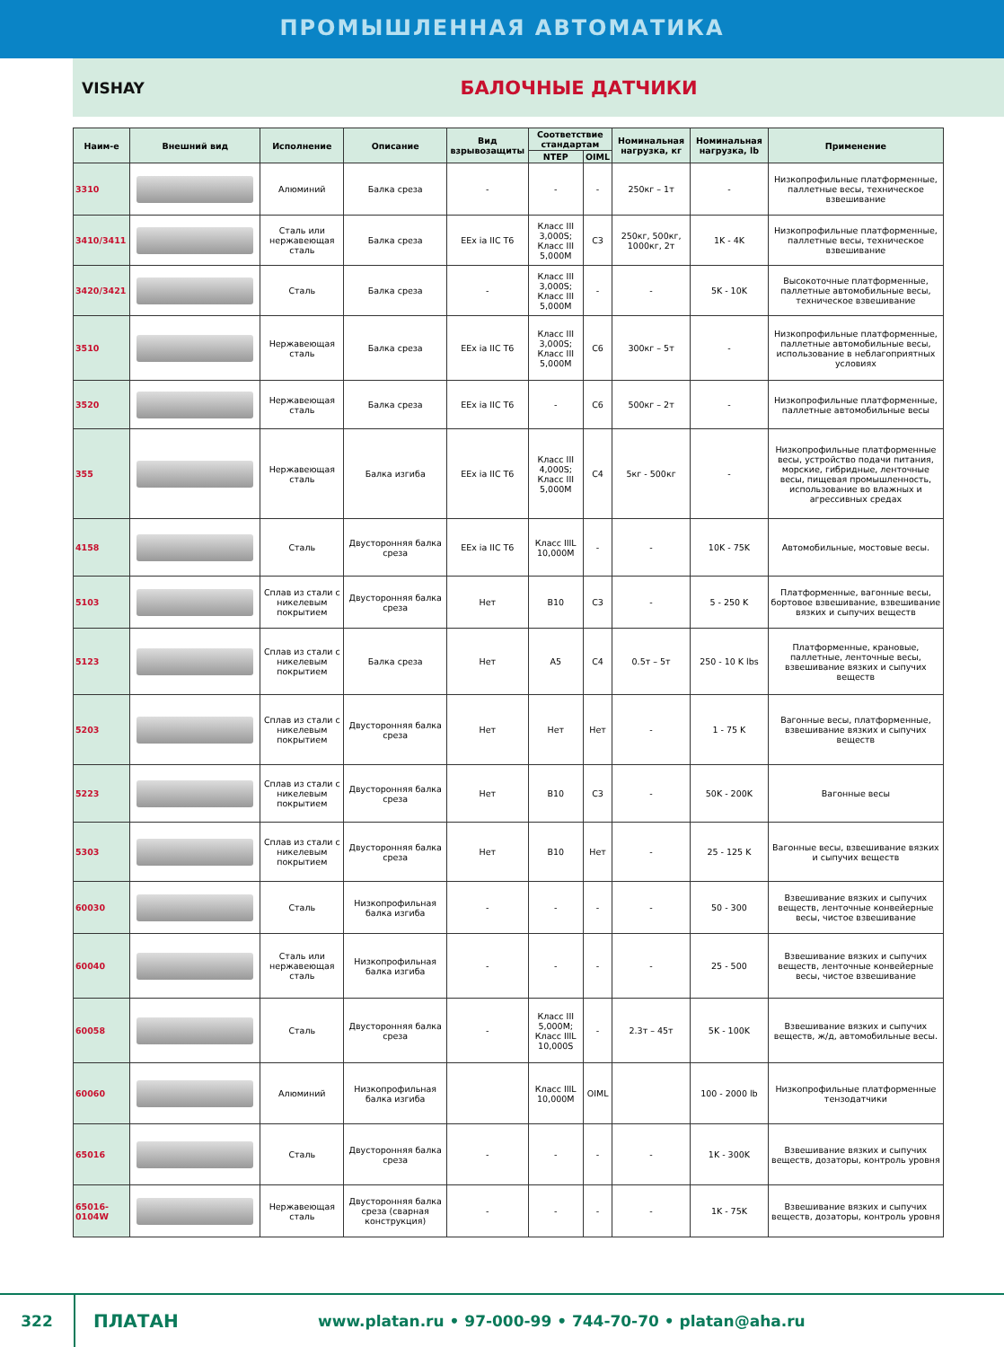ПРОМЫШЛЕННАЯ АВТОМАТИКА
VISHAY
БАЛОЧНЫЕ ДАТЧИКИ
| Наим-е | Внешний вид | Исполнение | Описание | Вид взрывозащиты | Соответствие стандартам | | Номинальная нагрузка, кг | Номинальная нагрузка, lb | Применение |
| --- | --- | --- | --- | --- | --- | --- | --- | --- | --- |
| | | | | | NTEP | OIML | | | |
| 3310 | | Алюминий | Балка среза | - | - | - | 250кг – 1т | - | Низкопрофильные платформенные, паллетные весы, техническое взвешивание |
| 3410/3411 | | Сталь или нержавеющая сталь | Балка среза | EEx ia IIC T6 | Класс III 3,000S; Класс III 5,000M | C3 | 250кг, 500кг, 1000кг, 2т | 1K - 4K | Низкопрофильные платформенные, паллетные весы, техническое взвешивание |
| 3420/3421 | | Сталь | Балка среза | - | Класс III 3,000S; Класс III 5,000M | - | - | 5K - 10K | Высокоточные платформенные, паллетные автомобильные весы, техническое взвешивание |
| 3510 | | Нержавеющая сталь | Балка среза | EEx ia IIC T6 | Класс III 3,000S; Класс III 5,000M | C6 | 300кг – 5т | - | Низкопрофильные платформенные, паллетные автомобильные весы, использование в неблагоприятных условиях |
| 3520 | | Нержавеющая сталь | Балка среза | EEx ia IIC T6 | - | C6 | 500кг – 2т | - | Низкопрофильные платформенные, паллетные автомобильные весы |
| 355 | | Нержавеющая сталь | Балка изгиба | EEx ia IIC T6 | Класс III 4,000S; Класс III 5,000M | C4 | 5кг - 500кг | - | Низкопрофильные платформенные весы, устройство подачи питания, морские, гибридные, ленточные весы, пищевая промышленность, использование во влажных и агрессивных средах |
| 4158 | | Сталь | Двусторонняя балка среза | EEx ia IIC T6 | Класс IIIL 10,000M | - | - | 10K - 75K | Автомобильные, мостовые весы. |
| 5103 | | Сплав из стали с никелевым покрытием | Двусторонняя балка среза | Нет | B10 | C3 | - | 5 - 250 K | Платформенные, вагонные весы, бортовое взвешивание, взвешивание вязких и сыпучих веществ |
| 5123 | | Сплав из стали с никелевым покрытием | Балка среза | Нет | A5 | C4 | 0.5т – 5т | 250 - 10 K lbs | Платформенные, крановые, паллетные, ленточные весы, взвешивание вязких и сыпучих веществ |
| 5203 | | Сплав из стали с никелевым покрытием | Двусторонняя балка среза | Нет | Нет | Нет | - | 1 - 75 K | Вагонные весы, платформенные, взвешивание вязких и сыпучих веществ |
| 5223 | | Сплав из стали с никелевым покрытием | Двусторонняя балка среза | Нет | B10 | C3 | - | 50K - 200K | Вагонные весы |
| 5303 | | Сплав из стали с никелевым покрытием | Двусторонняя балка среза | Нет | B10 | Нет | - | 25 - 125 K | Вагонные весы, взвешивание вязких и сыпучих веществ |
| 60030 | | Сталь | Низкопрофильная балка изгиба | - | - | - | - | 50 - 300 | Взвешивание вязких и сыпучих веществ, ленточные конвейерные весы, чистое взвешивание |
| 60040 | | Сталь или нержавеющая сталь | Низкопрофильная балка изгиба | - | - | - | - | 25 - 500 | Взвешивание вязких и сыпучих веществ, ленточные конвейерные весы, чистое взвешивание |
| 60058 | | Сталь | Двусторонняя балка среза | - | Класс III 5,000M; Класс IIIL 10,000S | - | 2.3т – 45т | 5K - 100K | Взвешивание вязких и сыпучих веществ, ж/д, автомобильные весы. |
| 60060 | | Алюминий | Низкопрофильная балка изгиба | | Класс IIIL 10,000M | OIML | | 100 - 2000 lb | Низкопрофильные платформенные тензодатчики |
| 65016 | | Сталь | Двусторонняя балка среза | - | - | - | - | 1K - 300K | Взвешивание вязких и сыпучих веществ, дозаторы, контроль уровня |
| 65016-0104W | | Нержавеющая сталь | Двусторонняя балка среза (сварная конструкция) | - | - | - | - | 1K - 75K | Взвешивание вязких и сыпучих веществ, дозаторы, контроль уровня |
322
ПЛАТАН
www.platan.ru • 97-000-99 • 744-70-70 • platan@aha.ru